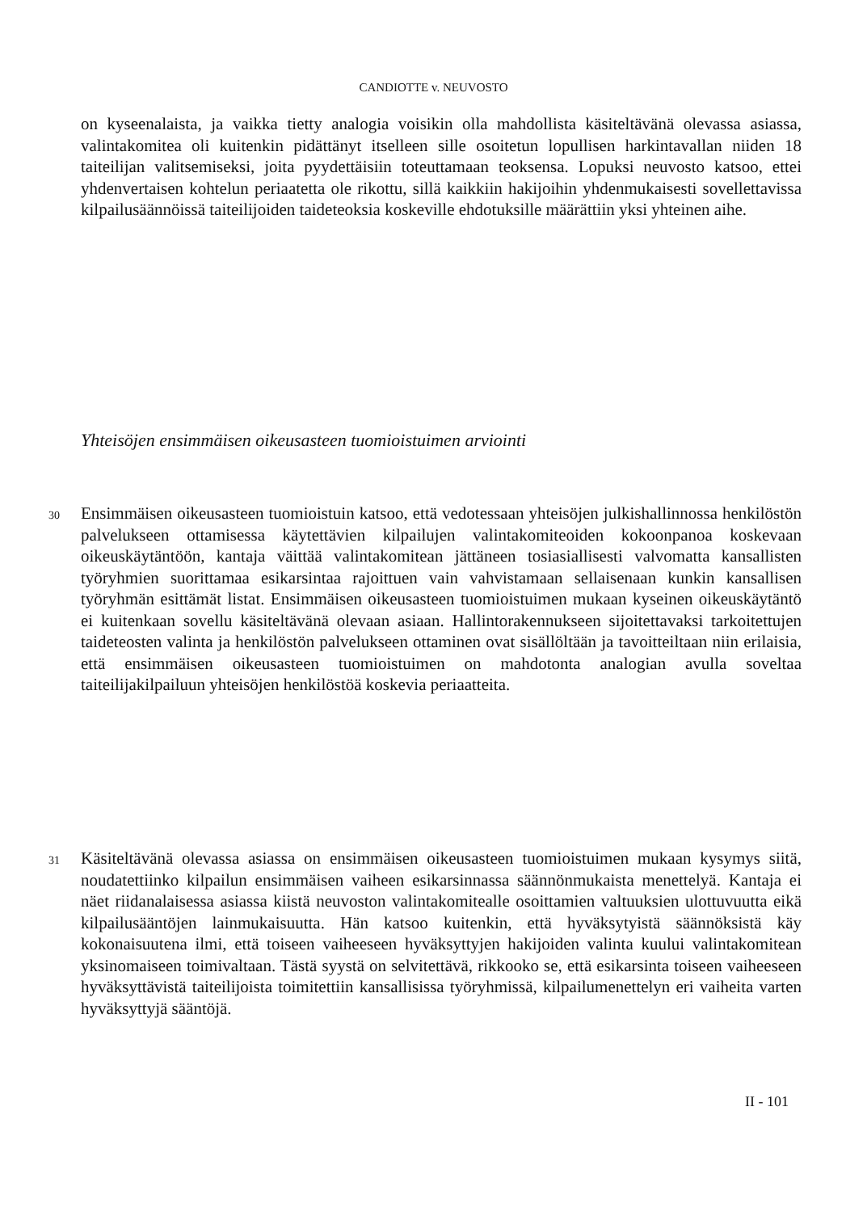CANDIOTTE v. NEUVOSTO
on kyseenalaista, ja vaikka tietty analogia voisikin olla mahdollista käsiteltävänä olevassa asiassa, valintakomitea oli kuitenkin pidättänyt itselleen sille osoitetun lopullisen harkintavallan niiden 18 taiteilijan valitsemiseksi, joita pyydettäisiin toteuttamaan teoksensa. Lopuksi neuvosto katsoo, ettei yhdenvertaisen kohtelun periaatetta ole rikottu, sillä kaikkiin hakijoihin yhdenmukaisesti sovellettavissa kilpailusäännöissä taiteilijoiden taideteoksia koskeville ehdotuksille määrättiin yksi yhteinen aihe.
Yhteisöjen ensimmäisen oikeusasteen tuomioistuimen arviointi
30
Ensimmäisen oikeusasteen tuomioistuin katsoo, että vedotessaan yhteisöjen julkishallinnossa henkilöstön palvelukseen ottamisessa käytettävien kilpailujen valintakomiteoiden kokoonpanoa koskevaan oikeuskäytäntöön, kantaja väittää valintakomitean jättäneen tosiasiallisesti valvomatta kansallisten työryhmien suorittamaa esikarsintaa rajoittuen vain vahvistamaan sellaisenaan kunkin kansallisen työryhmän esittämät listat. Ensimmäisen oikeusasteen tuomioistuimen mukaan kyseinen oikeuskäytäntö ei kuitenkaan sovellu käsiteltävänä olevaan asiaan. Hallintorakennukseen sijoitettavaksi tarkoitettujen taideteosten valinta ja henkilöstön palvelukseen ottaminen ovat sisällöltään ja tavoitteiltaan niin erilaisia, että ensimmäisen oikeusasteen tuomioistuimen on mahdotonta analogian avulla soveltaa taiteilijakilpailuun yhteisöjen henkilöstöä koskevia periaatteita.
31
Käsiteltävänä olevassa asiassa on ensimmäisen oikeusasteen tuomioistuimen mukaan kysymys siitä, noudatettiinko kilpailun ensimmäisen vaiheen esikarsinnassa säännönmukaista menettelyä. Kantaja ei näet riidanalaisessa asiassa kiistä neuvoston valintakomitealle osoittamien valtuuksien ulottuvuutta eikä kilpailusääntöjen lainmukaisuutta. Hän katsoo kuitenkin, että hyväksytyistä säännöksistä käy kokonaisuutena ilmi, että toiseen vaiheeseen hyväksyttyjen hakijoiden valinta kuului valintakomitean yksinomaiseen toimivaltaan. Tästä syystä on selvitettävä, rikkooko se, että esikarsinta toiseen vaiheeseen hyväksyttävistä taiteilijoista toimitettiin kansallisissa työryhmissä, kilpailumenettelyn eri vaiheita varten hyväksyttyjä sääntöjä.
II - 101